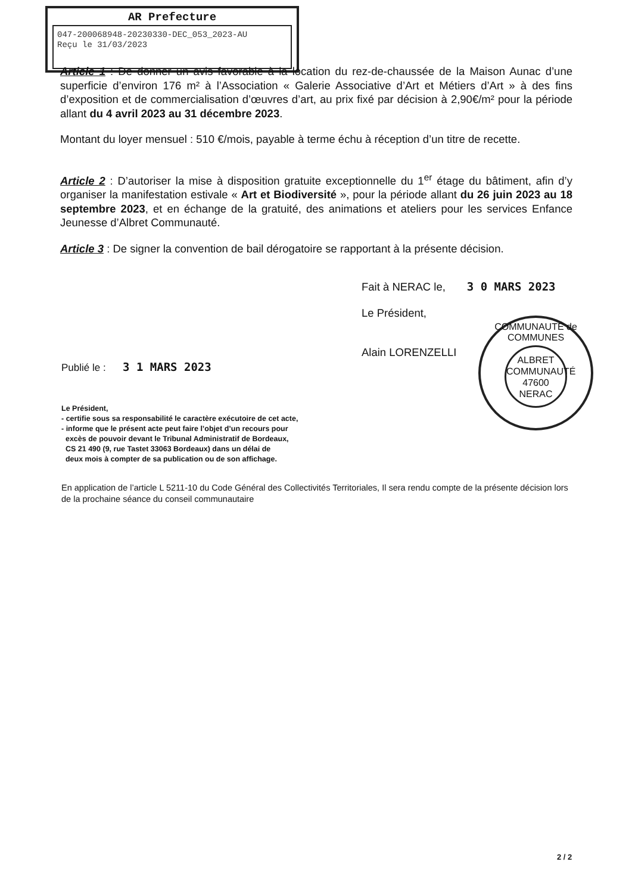AR Prefecture
047-200068948-20230330-DEC_053_2023-AU
Reçu le 31/03/2023
Article 1 : De donner un avis favorable à la location du rez-de-chaussée de la Maison Aunac d’une superficie d’environ 176 m² à l’Association « Galerie Associative d’Art et Métiers d’Art » à des fins d’exposition et de commercialisation d’œuvres d’art, au prix fixé par décision à 2,90€/m² pour la période allant du 4 avril 2023 au 31 décembre 2023.
Montant du loyer mensuel : 510 €/mois, payable à terme échu à réception d’un titre de recette.
Article 2 : D’autoriser la mise à disposition gratuite exceptionnelle du 1<sup>er</sup> étage du bâtiment, afin d’y organiser la manifestation estivale « Art et Biodiversité », pour la période allant du 26 juin 2023 au 18 septembre 2023, et en échange de la gratuité, des animations et ateliers pour les services Enfance Jeunesse d’Albret Communauté.
Article 3 : De signer la convention de bail dérogatoire se rapportant à la présente décision.
Fait à NERAC le, 3 0 MARS 2023
Le Président,
Alain LORENZELLI
COMMUNAUTÉ de COMMUNES
ALBRET
COMMUNAUTÉ
47600
NERAC
Publié le : 3 1 MARS 2023
Le Président,
- certifie sous sa responsabilité le caractère exécutoire de cet acte,
- informe que le présent acte peut faire l’objet d’un recours pour
excès de pouvoir devant le Tribunal Administratif de Bordeaux,
CS 21 490 (9, rue Tastet 33063 Bordeaux) dans un délai de
deux mois à compter de sa publication ou de son affichage.
En application de l’article L 5211-10 du Code Général des Collectivités Territoriales, Il sera rendu compte de la présente décision lors de la prochaine séance du conseil communautaire
2 / 2